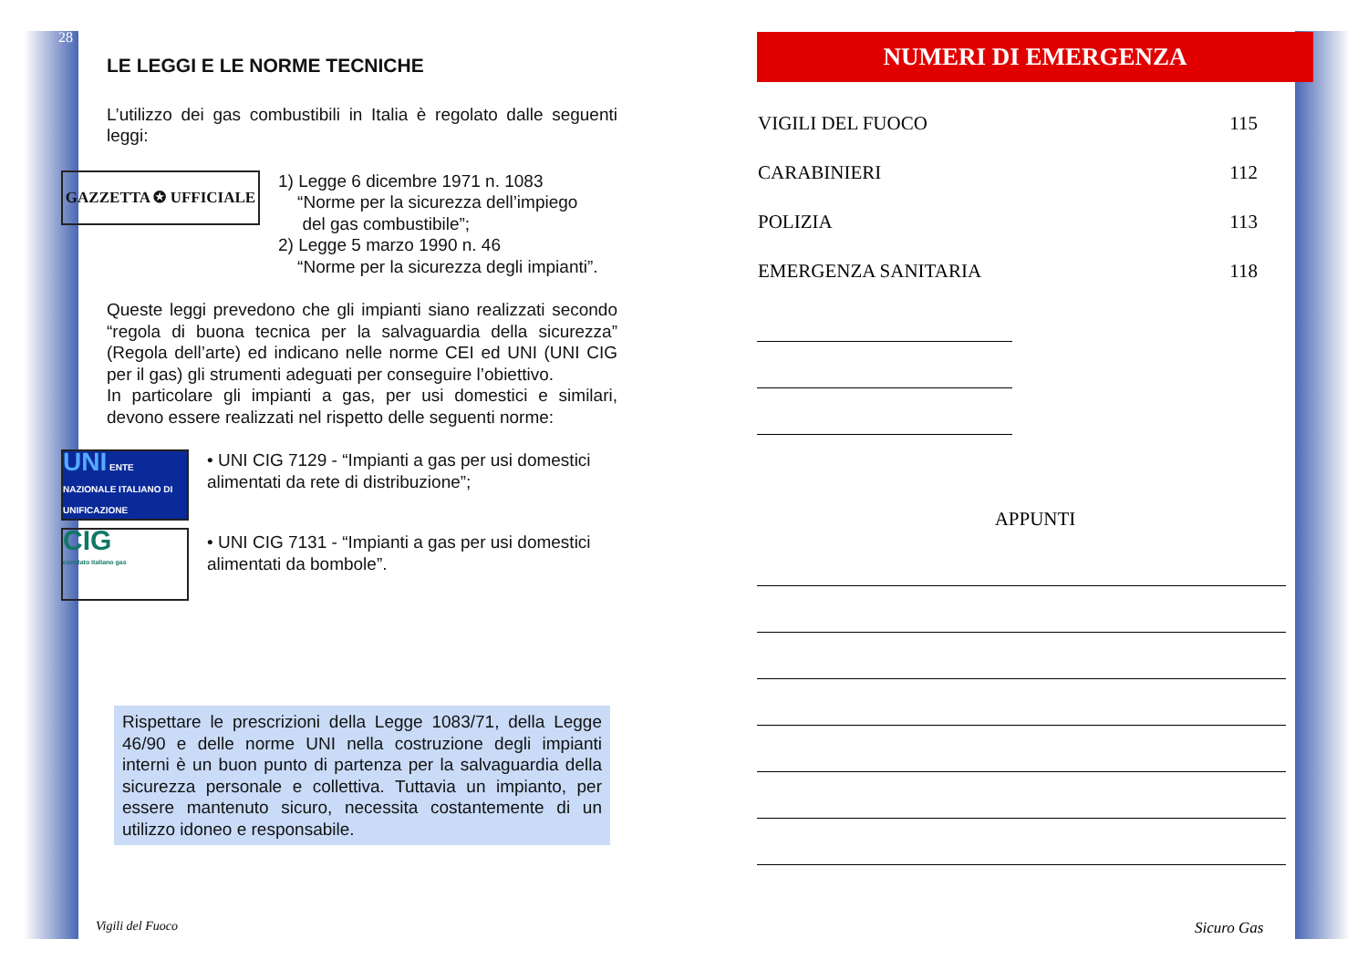28
LE LEGGI E LE NORME TECNICHE
L’utilizzo dei gas combustibili in Italia è regolato dalle seguenti leggi:
GAZZETTA ✪ UFFICIALE
1) Legge 6 dicembre 1971 n. 1083
“Norme per la sicurezza dell’impiego
del gas combustibile”;
2) Legge 5 marzo 1990 n. 46
“Norme per la sicurezza degli impianti”.
Queste leggi prevedono che gli impianti siano realizzati secondo “regola di buona tecnica per la salvaguardia della sicurezza” (Regola dell’arte) ed indicano nelle norme CEI ed UNI (UNI CIG per il gas) gli strumenti adeguati per conseguire l’obiettivo.
In particolare gli impianti a gas, per usi domestici e similari, devono essere realizzati nel rispetto delle seguenti norme:
UNI ENTE NAZIONALE ITALIANO DI UNIFICAZIONE
• UNI CIG 7129 - “Impianti a gas per usi domestici alimentati da rete di distribuzione”;
CIG
comitato italiano gas
• UNI CIG 7131 - “Impianti a gas per usi domestici alimentati da bombole”.
Rispettare le prescrizioni della Legge 1083/71, della Legge 46/90 e delle norme UNI nella costruzione degli impianti interni è un buon punto di partenza per la salvaguardia della sicurezza personale e collettiva. Tuttavia un impianto, per essere mantenuto sicuro, necessita costantemente di un utilizzo idoneo e responsabile.
NUMERI DI EMERGENZA
| VIGILI DEL FUOCO | 115 |
| CARABINIERI | 112 |
| POLIZIA | 113 |
| EMERGENZA SANITARIA | 118 |
APPUNTI
Vigili del Fuoco Sicuro Gas